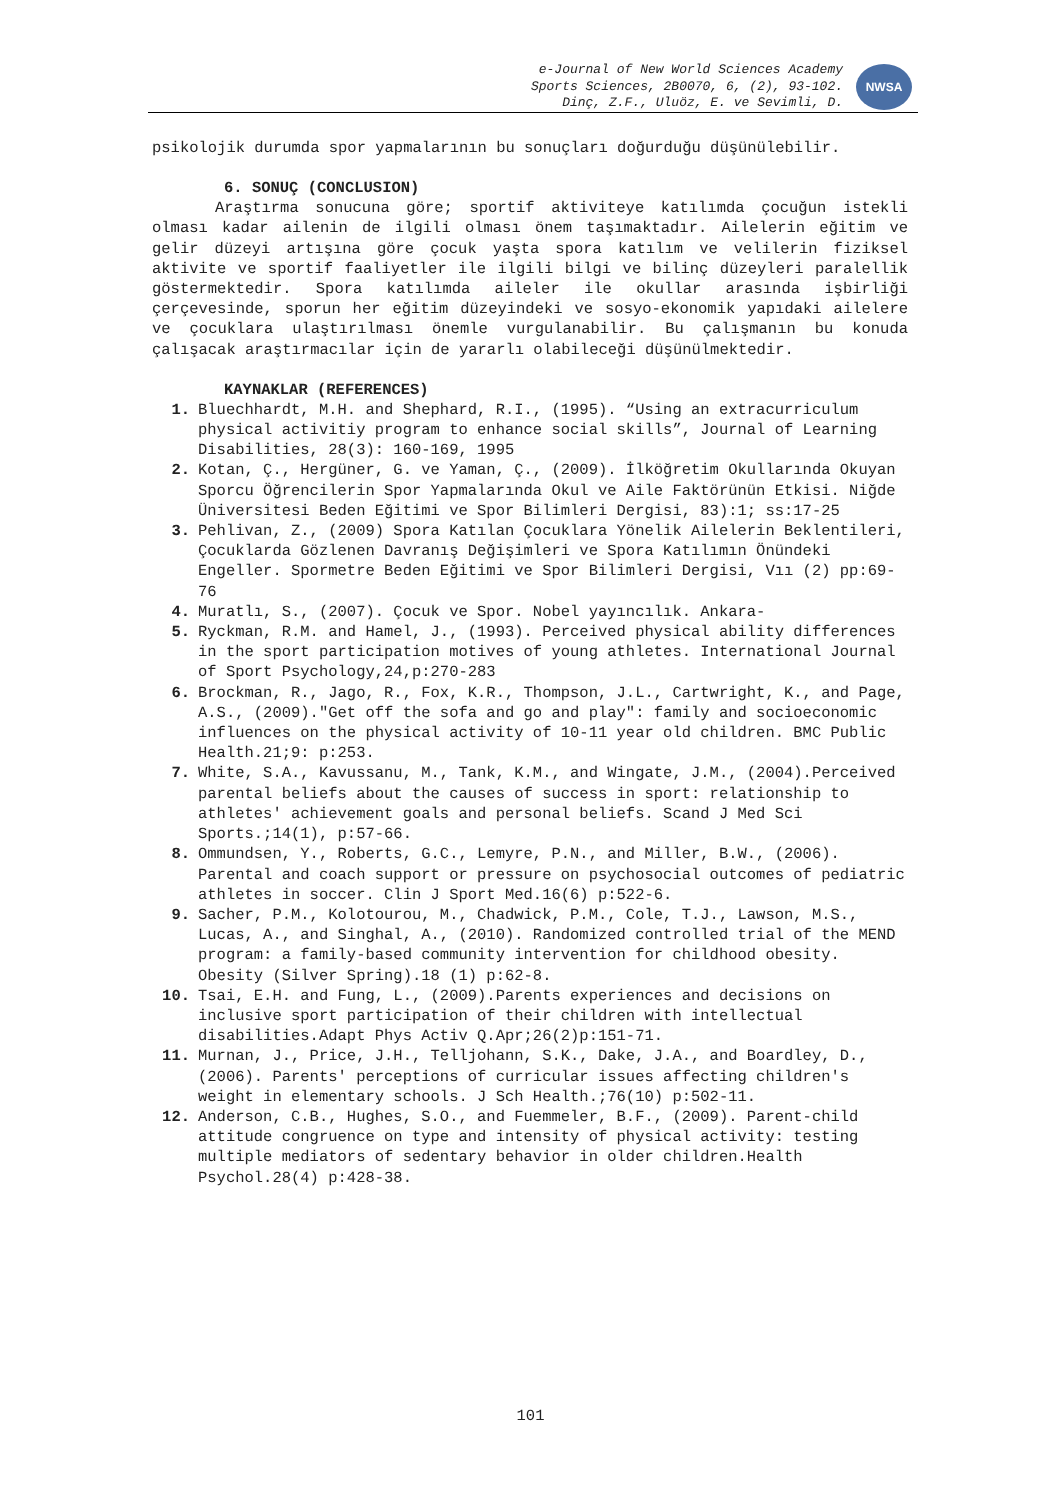e-Journal of New World Sciences Academy
Sports Sciences, 2B0070, 6, (2), 93-102.
Dinç, Z.F., Uluöz, E. ve Sevimli, D.
NWSA
psikolojik durumda spor yapmalarının bu sonuçları doğurduğu düşünülebilir.
6. SONUÇ (CONCLUSION)
Araştırma sonucuna göre; sportif aktiviteye katılımda çocuğun istekli olması kadar ailenin de ilgili olması önem taşımaktadır. Ailelerin eğitim ve gelir düzeyi artışına göre çocuk yaşta spora katılım ve velilerin fiziksel aktivite ve sportif faaliyetler ile ilgili bilgi ve bilinç düzeyleri paralellik göstermektedir. Spora katılımda aileler ile okullar arasında işbirliği çerçevesinde, sporun her eğitim düzeyindeki ve sosyo-ekonomik yapıdaki ailelere ve çocuklara ulaştırılması önemle vurgulanabilir. Bu çalışmanın bu konuda çalışacak araştırmacılar için de yararlı olabileceği düşünülmektedir.
KAYNAKLAR (REFERENCES)
1. Bluechhardt, M.H. and Shephard, R.I., (1995). “Using an extracurriculum physical activitiy program to enhance social skills”, Journal of Learning Disabilities, 28(3): 160-169, 1995
2. Kotan, Ç., Hergüner, G. ve Yaman, Ç., (2009). İlköğretim Okullarında Okuyan Sporcu Öğrencilerin Spor Yapmalarında Okul ve Aile Faktörünün Etkisi. Niğde Üniversitesi Beden Eğitimi ve Spor Bilimleri Dergisi, 83):1; ss:17-25
3. Pehlivan, Z., (2009) Spora Katılan Çocuklara Yönelik Ailelerin Beklentileri, Çocuklarda Gözlenen Davranış Değişimleri ve Spora Katılımın Önündeki Engeller. Spormetre Beden Eğitimi ve Spor Bilimleri Dergisi, Vıı (2) pp:69-76
4. Muratlı, S., (2007). Çocuk ve Spor. Nobel yayıncılık. Ankara-
5. Ryckman, R.M. and Hamel, J., (1993). Perceived physical ability differences in the sport participation motives of young athletes. International Journal of Sport Psychology,24,p:270-283
6. Brockman, R., Jago, R., Fox, K.R., Thompson, J.L., Cartwright, K., and Page, A.S., (2009)."Get off the sofa and go and play": family and socioeconomic influences on the physical activity of 10-11 year old children. BMC Public Health.21;9: p:253.
7. White, S.A., Kavussanu, M., Tank, K.M., and Wingate, J.M., (2004).Perceived parental beliefs about the causes of success in sport: relationship to athletes' achievement goals and personal beliefs. Scand J Med Sci Sports.;14(1), p:57-66.
8. Ommundsen, Y., Roberts, G.C., Lemyre, P.N., and Miller, B.W., (2006). Parental and coach support or pressure on psychosocial outcomes of pediatric athletes in soccer. Clin J Sport Med.16(6) p:522-6.
9. Sacher, P.M., Kolotourou, M., Chadwick, P.M., Cole, T.J., Lawson, M.S., Lucas, A., and Singhal, A., (2010). Randomized controlled trial of the MEND program: a family-based community intervention for childhood obesity. Obesity (Silver Spring).18 (1) p:62-8.
10. Tsai, E.H. and Fung, L., (2009).Parents experiences and decisions on inclusive sport participation of their children with intellectual disabilities.Adapt Phys Activ Q.Apr;26(2)p:151-71.
11. Murnan, J., Price, J.H., Telljohann, S.K., Dake, J.A., and Boardley, D., (2006). Parents' perceptions of curricular issues affecting children's weight in elementary schools. J Sch Health.;76(10) p:502-11.
12. Anderson, C.B., Hughes, S.O., and Fuemmeler, B.F., (2009). Parent-child attitude congruence on type and intensity of physical activity: testing multiple mediators of sedentary behavior in older children.Health Psychol.28(4) p:428-38.
101